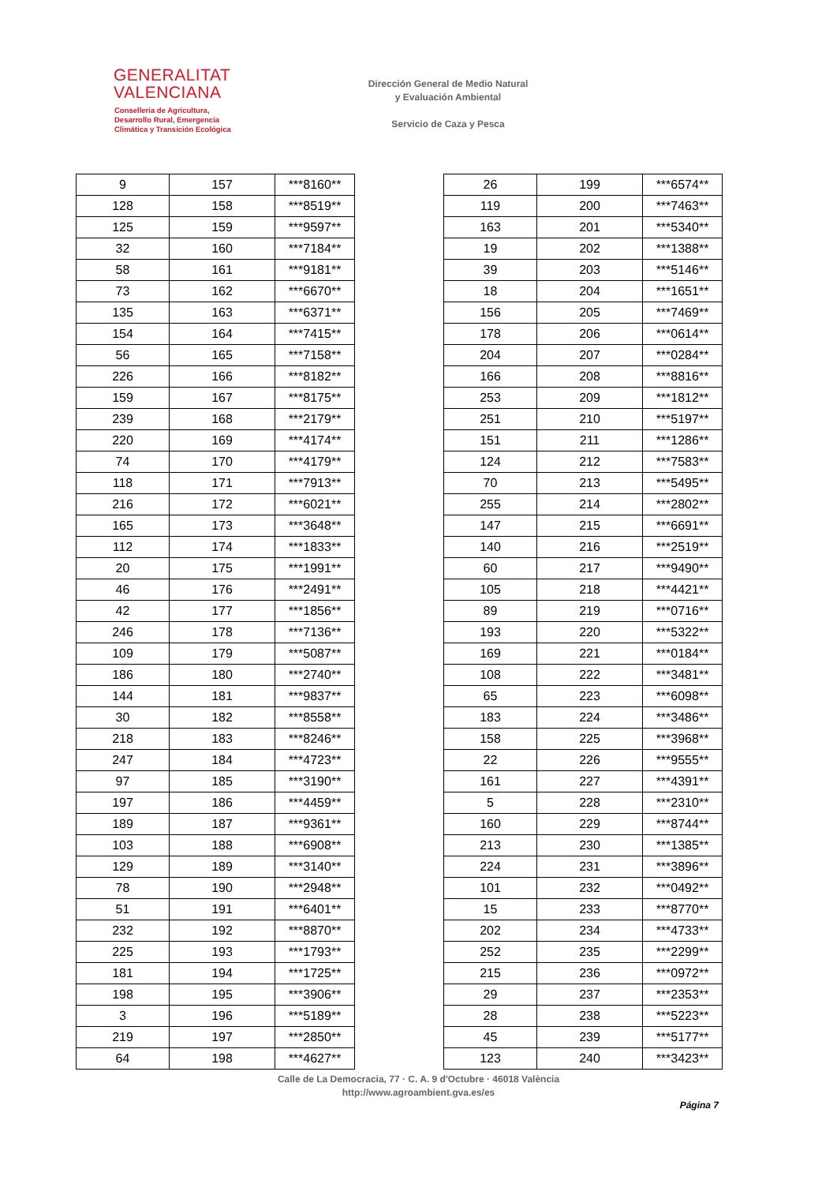GENERALITAT
VALENCIANA
Conselleria de Agricultura,
Desarrollo Rural, Emergencia
Climática y Transición Ecológica
Dirección General de Medio Natural
y Evaluación Ambiental
Servicio de Caza y Pesca
| 9 | 157 | ***8160** |
| 128 | 158 | ***8519** |
| 125 | 159 | ***9597** |
| 32 | 160 | ***7184** |
| 58 | 161 | ***9181** |
| 73 | 162 | ***6670** |
| 135 | 163 | ***6371** |
| 154 | 164 | ***7415** |
| 56 | 165 | ***7158** |
| 226 | 166 | ***8182** |
| 159 | 167 | ***8175** |
| 239 | 168 | ***2179** |
| 220 | 169 | ***4174** |
| 74 | 170 | ***4179** |
| 118 | 171 | ***7913** |
| 216 | 172 | ***6021** |
| 165 | 173 | ***3648** |
| 112 | 174 | ***1833** |
| 20 | 175 | ***1991** |
| 46 | 176 | ***2491** |
| 42 | 177 | ***1856** |
| 246 | 178 | ***7136** |
| 109 | 179 | ***5087** |
| 186 | 180 | ***2740** |
| 144 | 181 | ***9837** |
| 30 | 182 | ***8558** |
| 218 | 183 | ***8246** |
| 247 | 184 | ***4723** |
| 97 | 185 | ***3190** |
| 197 | 186 | ***4459** |
| 189 | 187 | ***9361** |
| 103 | 188 | ***6908** |
| 129 | 189 | ***3140** |
| 78 | 190 | ***2948** |
| 51 | 191 | ***6401** |
| 232 | 192 | ***8870** |
| 225 | 193 | ***1793** |
| 181 | 194 | ***1725** |
| 198 | 195 | ***3906** |
| 3 | 196 | ***5189** |
| 219 | 197 | ***2850** |
| 64 | 198 | ***4627** |
| 26 | 199 | ***6574** |
| 119 | 200 | ***7463** |
| 163 | 201 | ***5340** |
| 19 | 202 | ***1388** |
| 39 | 203 | ***5146** |
| 18 | 204 | ***1651** |
| 156 | 205 | ***7469** |
| 178 | 206 | ***0614** |
| 204 | 207 | ***0284** |
| 166 | 208 | ***8816** |
| 253 | 209 | ***1812** |
| 251 | 210 | ***5197** |
| 151 | 211 | ***1286** |
| 124 | 212 | ***7583** |
| 70 | 213 | ***5495** |
| 255 | 214 | ***2802** |
| 147 | 215 | ***6691** |
| 140 | 216 | ***2519** |
| 60 | 217 | ***9490** |
| 105 | 218 | ***4421** |
| 89 | 219 | ***0716** |
| 193 | 220 | ***5322** |
| 169 | 221 | ***0184** |
| 108 | 222 | ***3481** |
| 65 | 223 | ***6098** |
| 183 | 224 | ***3486** |
| 158 | 225 | ***3968** |
| 22 | 226 | ***9555** |
| 161 | 227 | ***4391** |
| 5 | 228 | ***2310** |
| 160 | 229 | ***8744** |
| 213 | 230 | ***1385** |
| 224 | 231 | ***3896** |
| 101 | 232 | ***0492** |
| 15 | 233 | ***8770** |
| 202 | 234 | ***4733** |
| 252 | 235 | ***2299** |
| 215 | 236 | ***0972** |
| 29 | 237 | ***2353** |
| 28 | 238 | ***5223** |
| 45 | 239 | ***5177** |
| 123 | 240 | ***3423** |
Calle de La Democracia, 77 · C. A. 9 d'Octubre · 46018 València
http://www.agroambient.gva.es/es
Página 7